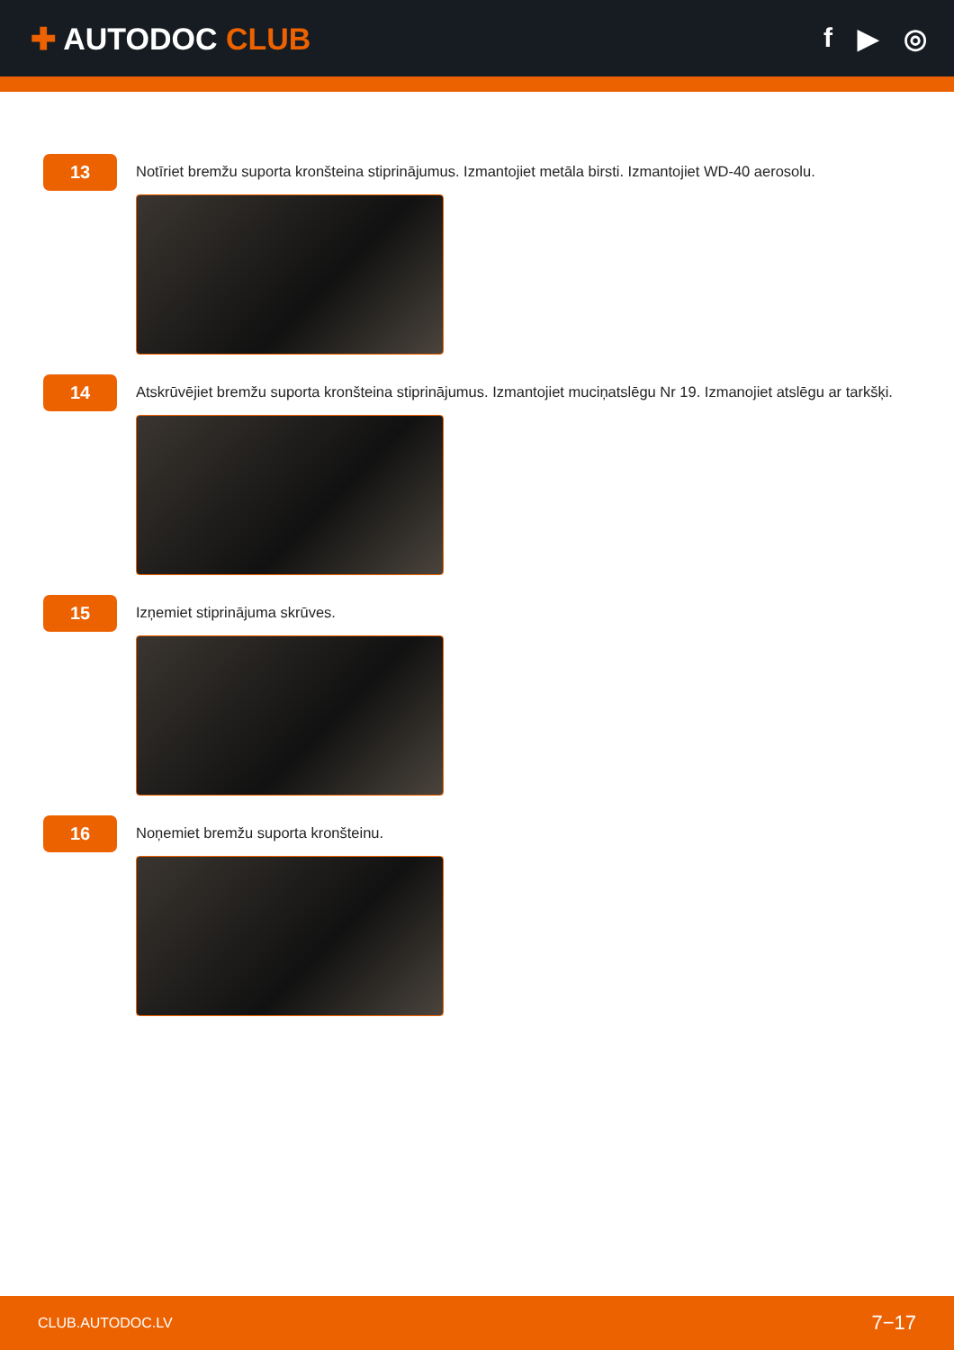✚ AUTODOC CLUB f ▶ ◎
13
Notīriet bremžu suporta kronšteina stiprinājumus. Izmantojiet metāla birsti. Izmantojiet WD-40 aerosolu.
14
Atskrūvējiet bremžu suporta kronšteina stiprinājumus. Izmantojiet muciņatslēgu Nr 19. Izmanojiet atslēgu ar tarkšķi.
15
Izņemiet stiprinājuma skrūves.
16
Noņemiet bremžu suporta kronšteinu.
CLUB.AUTODOC.LV 7−17